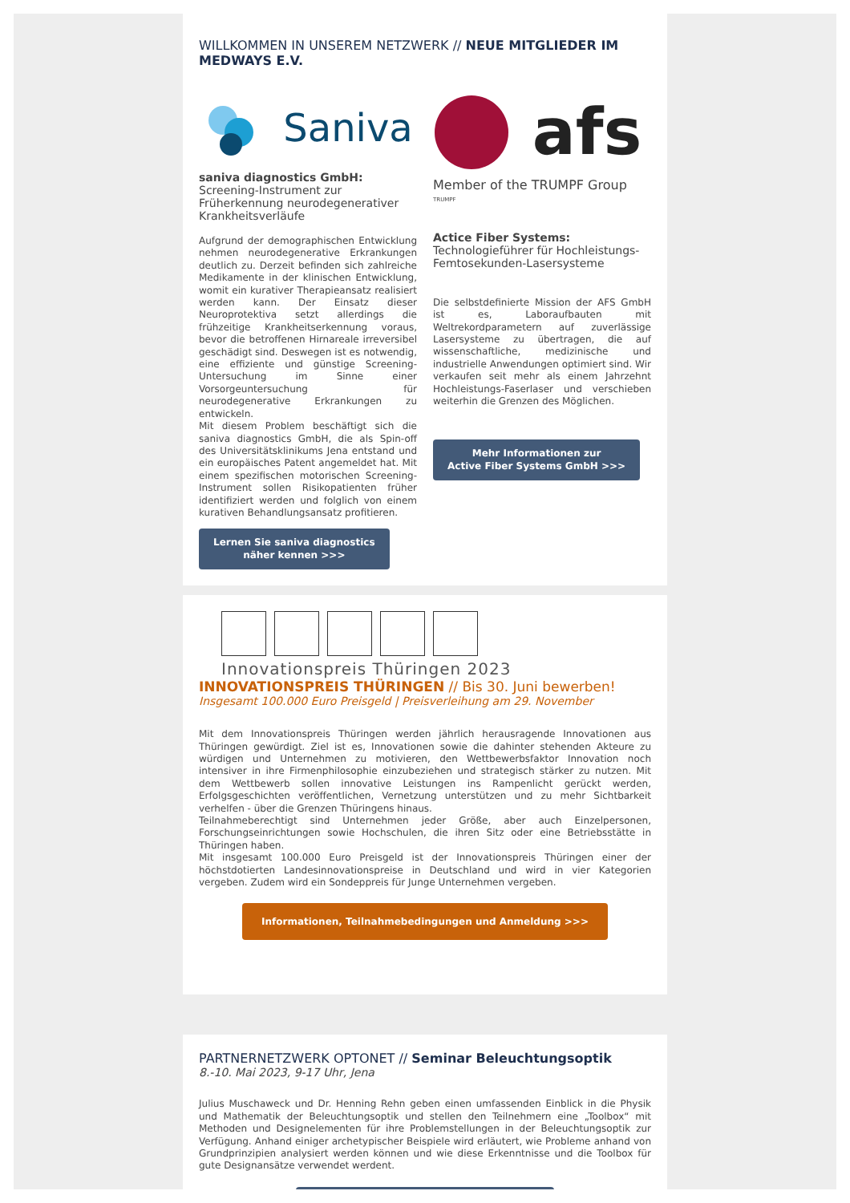WILLKOMMEN IN UNSEREM NETZWERK // NEUE MITGLIEDER IM MEDWAYS E.V.
Saniva
saniva diagnostics GmbH:
Screening-Instrument zur Früherkennung neurodegenerativer Krankheitsverläufe
Aufgrund der demographischen Entwicklung nehmen neurodegenerative Erkrankungen deutlich zu. Derzeit befinden sich zahlreiche Medikamente in der klinischen Entwicklung, womit ein kurativer Therapieansatz realisiert werden kann. Der Einsatz dieser Neuroprotektiva setzt allerdings die frühzeitige Krankheitserkennung voraus, bevor die betroffenen Hirnareale irreversibel geschädigt sind. Deswegen ist es notwendig, eine effiziente und günstige Screening-Untersuchung im Sinne einer Vorsorgeuntersuchung für neurodegenerative Erkrankungen zu entwickeln.
Mit diesem Problem beschäftigt sich die saniva diagnostics GmbH, die als Spin-off des Universitätsklinikums Jena entstand und ein europäisches Patent angemeldet hat. Mit einem spezifischen motorischen Screening-Instrument sollen Risikopatienten früher identifiziert werden und folglich von einem kurativen Behandlungsansatz profitieren.
Lernen Sie saniva diagnostics
näher kennen >>>
afs
Member of the TRUMPF Group TRUMPF
Actice Fiber Systems:
Technologieführer für Hochleistungs-Femtosekunden-Lasersysteme
Die selbstdefinierte Mission der AFS GmbH ist es, Laboraufbauten mit Weltrekordparametern auf zuverlässige Lasersysteme zu übertragen, die auf wissenschaftliche, medizinische und industrielle Anwendungen optimiert sind. Wir verkaufen seit mehr als einem Jahrzehnt Hochleistungs-Faserlaser und verschieben weiterhin die Grenzen des Möglichen.
Mehr Informationen zur
Active Fiber Systems GmbH >>>
Innovationspreis Thüringen 2023
INNOVATIONSPREIS THÜRINGEN // Bis 30. Juni bewerben!
Insgesamt 100.000 Euro Preisgeld | Preisverleihung am 29. November
Mit dem Innovationspreis Thüringen werden jährlich herausragende Innovationen aus Thüringen gewürdigt. Ziel ist es, Innovationen sowie die dahinter stehenden Akteure zu würdigen und Unternehmen zu motivieren, den Wettbewerbsfaktor Innovation noch intensiver in ihre Firmenphilosophie einzubeziehen und strategisch stärker zu nutzen. Mit dem Wettbewerb sollen innovative Leistungen ins Rampenlicht gerückt werden, Erfolgsgeschichten veröffentlichen, Vernetzung unterstützen und zu mehr Sichtbarkeit verhelfen - über die Grenzen Thüringens hinaus.
Teilnahmeberechtigt sind Unternehmen jeder Größe, aber auch Einzelpersonen, Forschungseinrichtungen sowie Hochschulen, die ihren Sitz oder eine Betriebsstätte in Thüringen haben.
Mit insgesamt 100.000 Euro Preisgeld ist der Innovationspreis Thüringen einer der höchstdotierten Landesinnovationspreise in Deutschland und wird in vier Kategorien vergeben. Zudem wird ein Sondерpreis für Junge Unternehmen vergeben.
Informationen, Teilnahmebedingungen und Anmeldung >>>
PARTNERNETZWERK OPTONET // Seminar Beleuchtungsoptik
8.-10. Mai 2023, 9-17 Uhr, Jena
Julius Muschaweck und Dr. Henning Rehn geben einen umfassenden Einblick in die Physik und Mathematik der Beleuchtungsoptik und stellen den Teilnehmern eine „Toolbox“ mit Methoden und Designelementen für ihre Problemstellungen in der Beleuchtungsoptik zur Verfügung. Anhand einiger archetypischer Beispiele wird erläutert, wie Probleme anhand von Grundprinzipien analysiert werden können und wie diese Erkenntnisse und die Toolbox für gute Designansätze verwendet werdent.